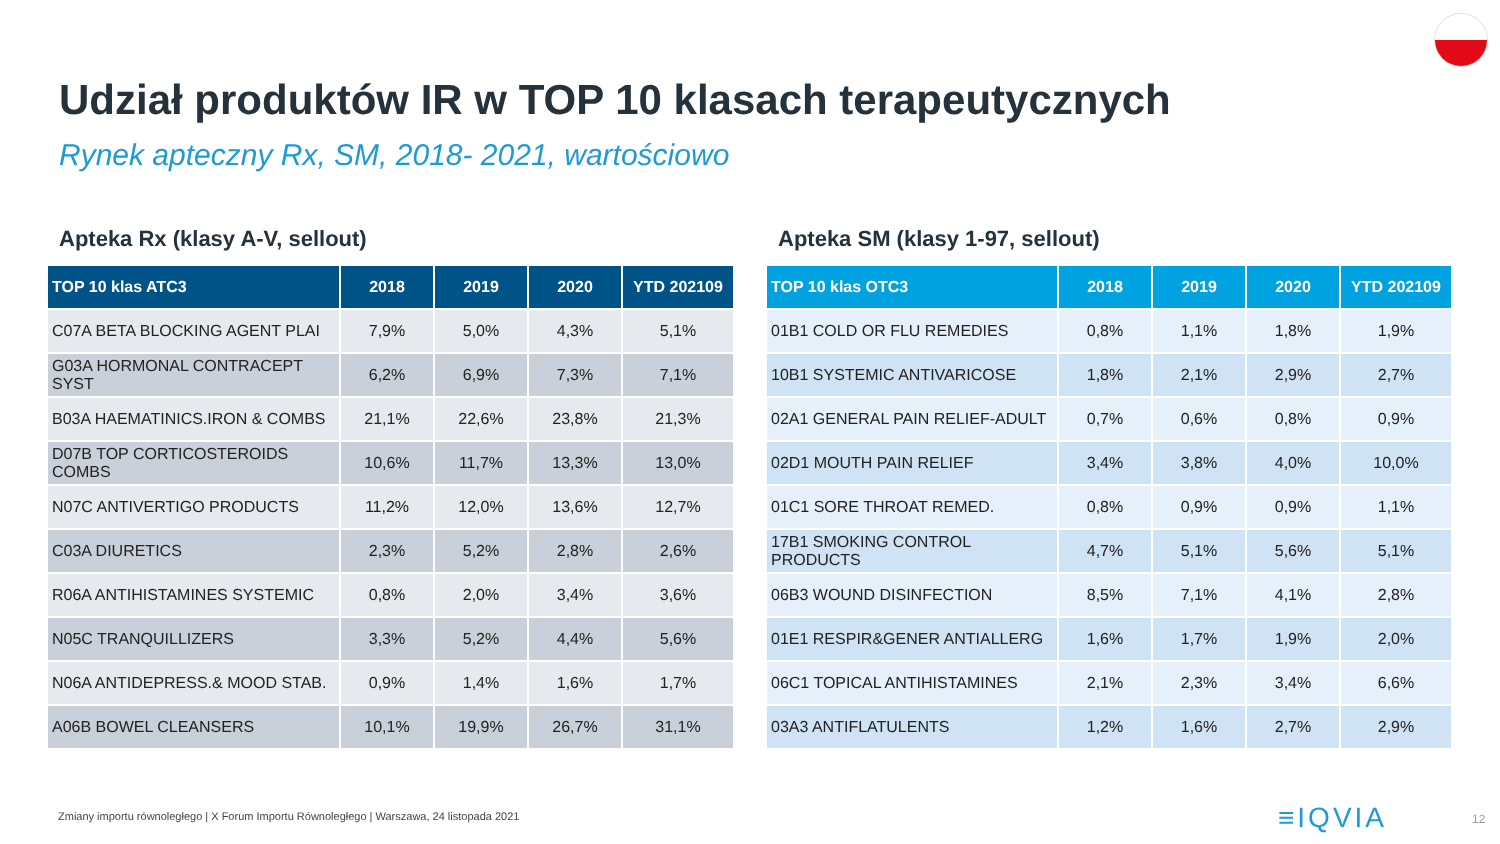Udział produktów IR w TOP 10 klasach terapeutycznych
Rynek apteczny Rx, SM, 2018- 2021, wartościowo
Apteka Rx (klasy A-V, sellout)
| TOP 10 klas ATC3 | 2018 | 2019 | 2020 | YTD 202109 |
| --- | --- | --- | --- | --- |
| C07A BETA BLOCKING AGENT PLAI | 7,9% | 5,0% | 4,3% | 5,1% |
| G03A HORMONAL CONTRACEPT SYST | 6,2% | 6,9% | 7,3% | 7,1% |
| B03A HAEMATINICS.IRON & COMBS | 21,1% | 22,6% | 23,8% | 21,3% |
| D07B TOP CORTICOSTEROIDS COMBS | 10,6% | 11,7% | 13,3% | 13,0% |
| N07C ANTIVERTIGO PRODUCTS | 11,2% | 12,0% | 13,6% | 12,7% |
| C03A DIURETICS | 2,3% | 5,2% | 2,8% | 2,6% |
| R06A ANTIHISTAMINES SYSTEMIC | 0,8% | 2,0% | 3,4% | 3,6% |
| N05C TRANQUILLIZERS | 3,3% | 5,2% | 4,4% | 5,6% |
| N06A ANTIDEPRESS.& MOOD STAB. | 0,9% | 1,4% | 1,6% | 1,7% |
| A06B BOWEL CLEANSERS | 10,1% | 19,9% | 26,7% | 31,1% |
Apteka SM (klasy 1-97, sellout)
| TOP 10 klas OTC3 | 2018 | 2019 | 2020 | YTD 202109 |
| --- | --- | --- | --- | --- |
| 01B1 COLD OR FLU REMEDIES | 0,8% | 1,1% | 1,8% | 1,9% |
| 10B1 SYSTEMIC ANTIVARICOSE | 1,8% | 2,1% | 2,9% | 2,7% |
| 02A1 GENERAL PAIN RELIEF-ADULT | 0,7% | 0,6% | 0,8% | 0,9% |
| 02D1 MOUTH PAIN RELIEF | 3,4% | 3,8% | 4,0% | 10,0% |
| 01C1 SORE THROAT REMED. | 0,8% | 0,9% | 0,9% | 1,1% |
| 17B1 SMOKING CONTROL PRODUCTS | 4,7% | 5,1% | 5,6% | 5,1% |
| 06B3 WOUND DISINFECTION | 8,5% | 7,1% | 4,1% | 2,8% |
| 01E1 RESPIR&GENER ANTIALLERG | 1,6% | 1,7% | 1,9% | 2,0% |
| 06C1 TOPICAL ANTIHISTAMINES | 2,1% | 2,3% | 3,4% | 6,6% |
| 03A3 ANTIFLATULENTS | 1,2% | 1,6% | 2,7% | 2,9% |
Zmiany importu równoległego | X Forum Importu Równoległego | Warszawa, 24 listopada 2021
≡IQVIA 12